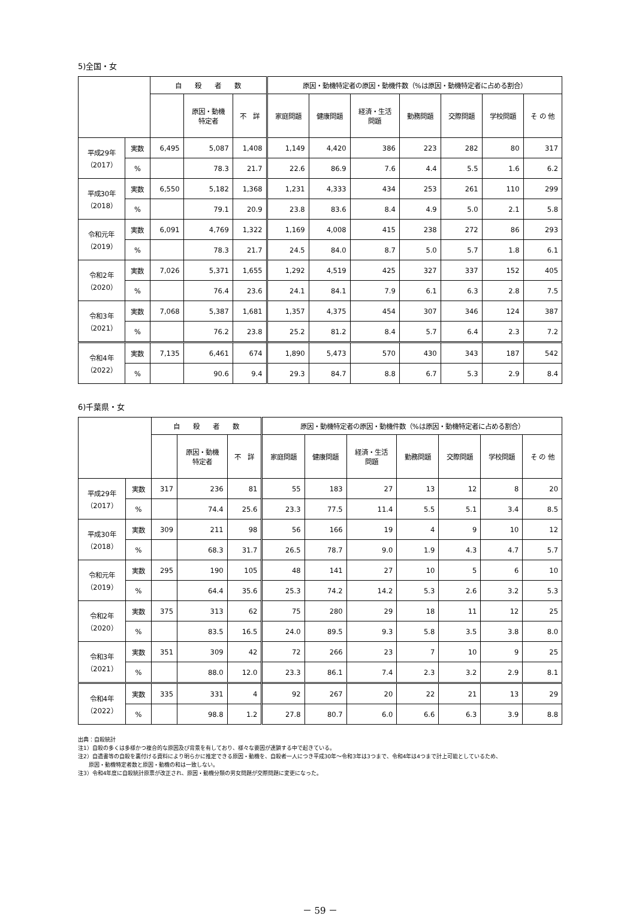5)全国・女
| | | 自 殺 者 数 | | | 原因・動機特定者の原因・動機件数（%は原因・動機特定者に占める割合） | | | | | | |
| --- | --- | --- | --- | --- | --- | --- | --- | --- | --- | --- | --- |
| | | | 原因・動機 特定者 | 不 詳 | 家庭問題 | 健康問題 | 経済・生活 問題 | 勤務問題 | 交際問題 | 学校問題 | そ の 他 |
| 平成29年 （2017） | 実数 | 6,495 | 5,087 | 1,408 | 1,149 | 4,420 | 386 | 223 | 282 | 80 | 317 |
| | % | | 78.3 | 21.7 | 22.6 | 86.9 | 7.6 | 4.4 | 5.5 | 1.6 | 6.2 |
| 平成30年 （2018） | 実数 | 6,550 | 5,182 | 1,368 | 1,231 | 4,333 | 434 | 253 | 261 | 110 | 299 |
| | % | | 79.1 | 20.9 | 23.8 | 83.6 | 8.4 | 4.9 | 5.0 | 2.1 | 5.8 |
| 令和元年 （2019） | 実数 | 6,091 | 4,769 | 1,322 | 1,169 | 4,008 | 415 | 238 | 272 | 86 | 293 |
| | % | | 78.3 | 21.7 | 24.5 | 84.0 | 8.7 | 5.0 | 5.7 | 1.8 | 6.1 |
| 令和2年 （2020） | 実数 | 7,026 | 5,371 | 1,655 | 1,292 | 4,519 | 425 | 327 | 337 | 152 | 405 |
| | % | | 76.4 | 23.6 | 24.1 | 84.1 | 7.9 | 6.1 | 6.3 | 2.8 | 7.5 |
| 令和3年 （2021） | 実数 | 7,068 | 5,387 | 1,681 | 1,357 | 4,375 | 454 | 307 | 346 | 124 | 387 |
| | % | | 76.2 | 23.8 | 25.2 | 81.2 | 8.4 | 5.7 | 6.4 | 2.3 | 7.2 |
| 令和4年 （2022） | 実数 | 7,135 | 6,461 | 674 | 1,890 | 5,473 | 570 | 430 | 343 | 187 | 542 |
| | % | | 90.6 | 9.4 | 29.3 | 84.7 | 8.8 | 6.7 | 5.3 | 2.9 | 8.4 |
6)千葉県・女
| | | 自 殺 者 数 | | | 原因・動機特定者の原因・動機件数（%は原因・動機特定者に占める割合） | | | | | | |
| --- | --- | --- | --- | --- | --- | --- | --- | --- | --- | --- | --- |
| | | | 原因・動機 特定者 | 不 詳 | 家庭問題 | 健康問題 | 経済・生活 問題 | 勤務問題 | 交際問題 | 学校問題 | そ の 他 |
| 平成29年 （2017） | 実数 | 317 | 236 | 81 | 55 | 183 | 27 | 13 | 12 | 8 | 20 |
| | % | | 74.4 | 25.6 | 23.3 | 77.5 | 11.4 | 5.5 | 5.1 | 3.4 | 8.5 |
| 平成30年 （2018） | 実数 | 309 | 211 | 98 | 56 | 166 | 19 | 4 | 9 | 10 | 12 |
| | % | | 68.3 | 31.7 | 26.5 | 78.7 | 9.0 | 1.9 | 4.3 | 4.7 | 5.7 |
| 令和元年 （2019） | 実数 | 295 | 190 | 105 | 48 | 141 | 27 | 10 | 5 | 6 | 10 |
| | % | | 64.4 | 35.6 | 25.3 | 74.2 | 14.2 | 5.3 | 2.6 | 3.2 | 5.3 |
| 令和2年 （2020） | 実数 | 375 | 313 | 62 | 75 | 280 | 29 | 18 | 11 | 12 | 25 |
| | % | | 83.5 | 16.5 | 24.0 | 89.5 | 9.3 | 5.8 | 3.5 | 3.8 | 8.0 |
| 令和3年 （2021） | 実数 | 351 | 309 | 42 | 72 | 266 | 23 | 7 | 10 | 9 | 25 |
| | % | | 88.0 | 12.0 | 23.3 | 86.1 | 7.4 | 2.3 | 3.2 | 2.9 | 8.1 |
| 令和4年 （2022） | 実数 | 335 | 331 | 4 | 92 | 267 | 20 | 22 | 21 | 13 | 29 |
| | % | | 98.8 | 1.2 | 27.8 | 80.7 | 6.0 | 6.6 | 6.3 | 3.9 | 8.8 |
出典：自殺統計
注1）自殺の多くは多様かつ複合的な原因及び背景を有しており、様々な要因が連鎖する中で起きている。
注2）自遺書等の自殺を裏付ける資料により明らかに推定できる原因・動機を、自殺者一人につき平成30年～令和3年は3つまで、令和4年は4つまで計上可能としているため、
　　原因・動機特定者数と原因・動機の和は一致しない。
注3）令和4年度に自殺統計原票が改正され、原因・動機分類の男女問題が交際問題に変更になった。
－ 59 －